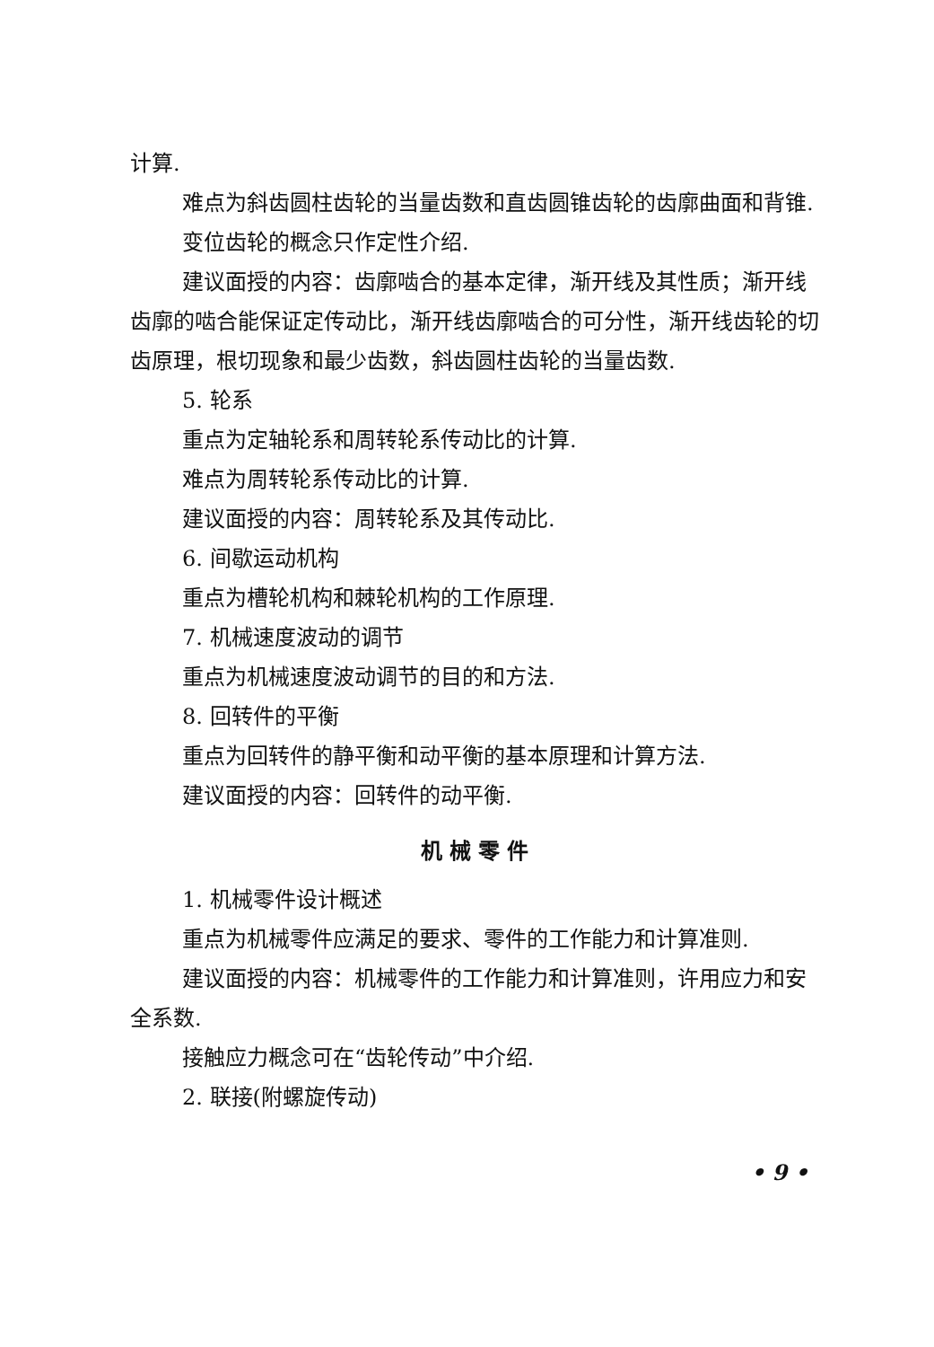计算.
难点为斜齿圆柱齿轮的当量齿数和直齿圆锥齿轮的齿廓曲面和背锥.
变位齿轮的概念只作定性介绍.
建议面授的内容：齿廓啮合的基本定律，渐开线及其性质；渐开线齿廓的啮合能保证定传动比，渐开线齿廓啮合的可分性，渐开线齿轮的切齿原理，根切现象和最少齿数，斜齿圆柱齿轮的当量齿数.
5. 轮系
重点为定轴轮系和周转轮系传动比的计算.
难点为周转轮系传动比的计算.
建议面授的内容：周转轮系及其传动比.
6. 间歇运动机构
重点为槽轮机构和棘轮机构的工作原理.
7. 机械速度波动的调节
重点为机械速度波动调节的目的和方法.
8. 回转件的平衡
重点为回转件的静平衡和动平衡的基本原理和计算方法.
建议面授的内容：回转件的动平衡.
机械零件
1. 机械零件设计概述
重点为机械零件应满足的要求、零件的工作能力和计算准则.
建议面授的内容：机械零件的工作能力和计算准则，许用应力和安全系数.
接触应力概念可在“齿轮传动”中介绍.
2. 联接(附螺旋传动)
• 9 •